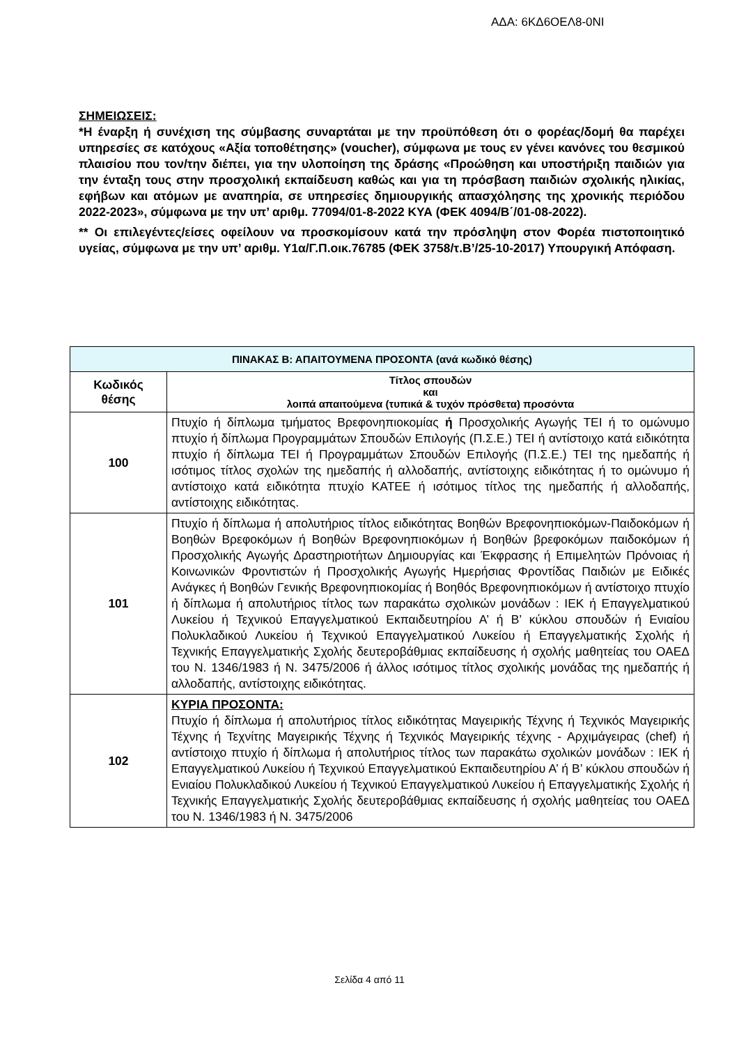ΑΔΑ: 6ΚΔ6ΟΕΛ8-0ΝΙ
ΣΗΜΕΙΩΣΕΙΣ:
*Η έναρξη ή συνέχιση της σύμβασης συναρτάται με την προϋπόθεση ότι ο φορέας/δομή θα παρέχει υπηρεσίες σε κατόχους «Αξία τοποθέτησης» (voucher), σύμφωνα με τους εν γένει κανόνες του θεσμικού πλαισίου που τον/την διέπει, για την υλοποίηση της δράσης «Προώθηση και υποστήριξη παιδιών για την ένταξη τους στην προσχολική εκπαίδευση καθώς και για τη πρόσβαση παιδιών σχολικής ηλικίας, εφήβων και ατόμων με αναπηρία, σε υπηρεσίες δημιουργικής απασχόλησης της χρονικής περιόδου 2022-2023», σύμφωνα με την υπ’ αριθμ. 77094/01-8-2022 ΚΥΑ (ΦΕΚ 4094/Β΄/01-08-2022).
** Οι επιλεγέντες/είσες οφείλουν να προσκομίσουν κατά την πρόσληψη στον Φορέα πιστοποιητικό υγείας, σύμφωνα με την υπ’ αριθμ. Υ1α/Γ.Π.οικ.76785 (ΦΕΚ 3758/τ.Β’/25-10-2017) Υπουργική Απόφαση.
| ΠΙΝΑΚΑΣ Β: ΑΠΑΙΤΟΥΜΕΝΑ ΠΡΟΣΟΝΤΑ (ανά κωδικό θέσης) | |
| --- | --- |
| Κωδικός θέσης | Τίτλος σπουδών και λοιπά απαιτούμενα (τυπικά & τυχόν πρόσθετα) προσόντα |
| 100 | Πτυχίο ή δίπλωμα τμήματος Βρεφονηπιοκομίας ή Προσχολικής Αγωγής ΤΕΙ ή το ομώνυμο πτυχίο ή δίπλωμα Προγραμμάτων Σπουδών Επιλογής (Π.Σ.Ε.) ΤΕΙ ή αντίστοιχο κατά ειδικότητα πτυχίο ή δίπλωμα ΤΕΙ ή Προγραμμάτων Σπουδών Επιλογής (Π.Σ.Ε.) ΤΕΙ της ημεδαπής ή ισότιμος τίτλος σχολών της ημεδαπής ή αλλοδαπής, αντίστοιχης ειδικότητας ή το ομώνυμο ή αντίστοιχο κατά ειδικότητα πτυχίο ΚΑΤΕΕ ή ισότιμος τίτλος της ημεδαπής ή αλλοδαπής, αντίστοιχης ειδικότητας. |
| 101 | Πτυχίο ή δίπλωμα ή απολυτήριος τίτλος ειδικότητας Βοηθών Βρεφονηπιοκόμων-Παιδοκόμων ή Βοηθών Βρεφοκόμων ή Βοηθών Βρεφονηπιοκόμων ή Βοηθών βρεφοκόμων παιδοκόμων ή Προσχολικής Αγωγής Δραστηριοτήτων Δημιουργίας και Έκφρασης ή Επιμελητών Πρόνοιας ή Κοινωνικών Φροντιστών ή Προσχολικής Αγωγής Ημερήσιας Φροντίδας Παιδιών με Ειδικές Ανάγκες ή Βοηθών Γενικής Βρεφονηπιοκομίας ή Βοηθός Βρεφονηπιοκόμων ή αντίστοιχο πτυχίο ή δίπλωμα ή απολυτήριος τίτλος των παρακάτω σχολικών μονάδων : ΙΕΚ ή Επαγγελματικού Λυκείου ή Τεχνικού Επαγγελματικού Εκπαιδευτηρίου Α’ ή Β’ κύκλου σπουδών ή Ενιαίου Πολυκλαδικού Λυκείου ή Τεχνικού Επαγγελματικού Λυκείου ή Επαγγελματικής Σχολής ή Τεχνικής Επαγγελματικής Σχολής δευτεροβάθμιας εκπαίδευσης ή σχολής μαθητείας του ΟΑΕΔ του Ν. 1346/1983 ή Ν. 3475/2006 ή άλλος ισότιμος τίτλος σχολικής μονάδας της ημεδαπής ή αλλοδαπής, αντίστοιχης ειδικότητας. |
| 102 | ΚΥΡΙΑ ΠΡΟΣΟΝΤΑ: Πτυχίο ή δίπλωμα ή απολυτήριος τίτλος ειδικότητας Μαγειρικής Τέχνης ή Τεχνικός Μαγειρικής Τέχνης ή Τεχνίτης Μαγειρικής Τέχνης ή Τεχνικός Μαγειρικής τέχνης - Αρχιμάγειρας (chef) ή αντίστοιχο πτυχίο ή δίπλωμα ή απολυτήριος τίτλος των παρακάτω σχολικών μονάδων : ΙΕΚ ή Επαγγελματικού Λυκείου ή Τεχνικού Επαγγελματικού Εκπαιδευτηρίου Α’ ή Β’ κύκλου σπουδών ή Ενιαίου Πολυκλαδικού Λυκείου ή Τεχνικού Επαγγελματικού Λυκείου ή Επαγγελματικής Σχολής ή Τεχνικής Επαγγελματικής Σχολής δευτεροβάθμιας εκπαίδευσης ή σχολής μαθητείας του ΟΑΕΔ του Ν. 1346/1983 ή Ν. 3475/2006 |
Σελίδα 4 από 11